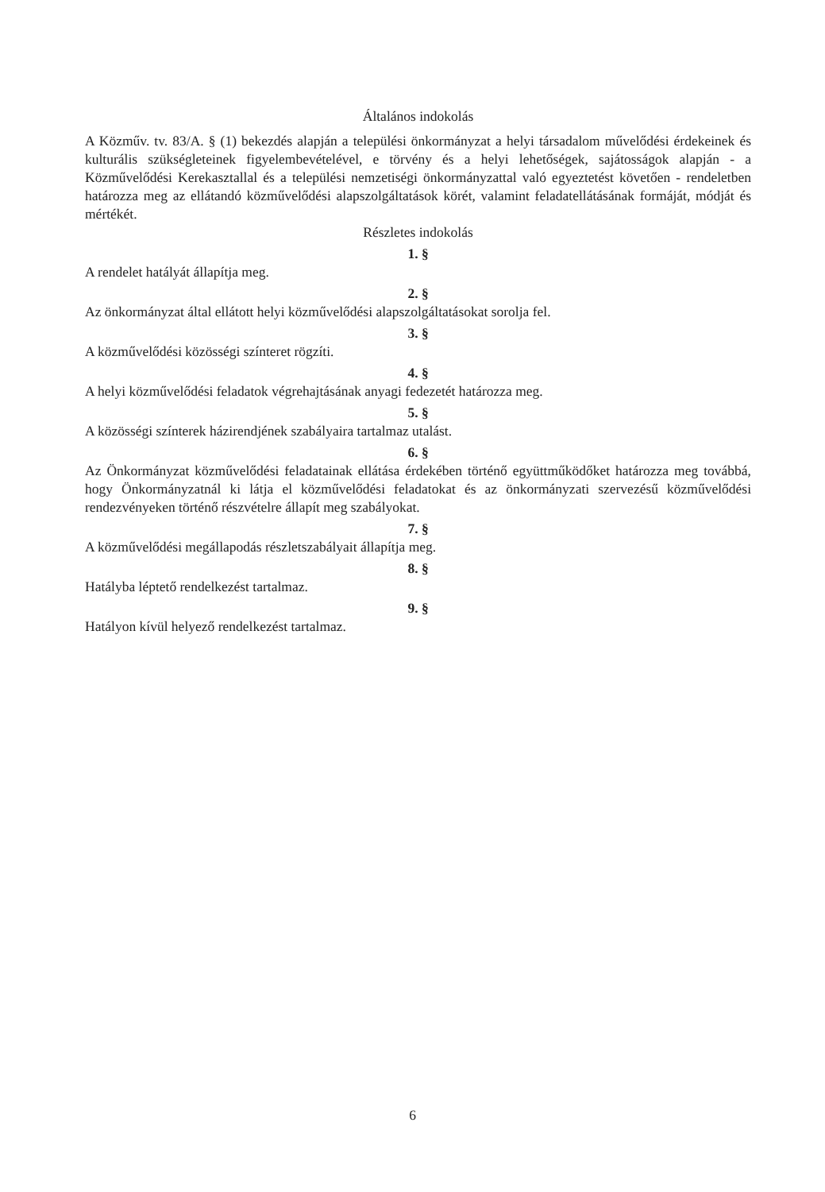Általános indokolás
A Közműv. tv. 83/A. § (1) bekezdés alapján a települési önkormányzat a helyi társadalom művelődési érdekeinek és kulturális szükségleteinek figyelembevételével, e törvény és a helyi lehetőségek, sajátosságok alapján - a Közművelődési Kerekasztallal és a települési nemzetiségi önkormányzattal való egyeztetést követően - rendeletben határozza meg az ellátandó közművelődési alapszolgáltatások körét, valamint feladatellátásának formáját, módját és mértékét.
Részletes indokolás
1. §
A rendelet hatályát állapítja meg.
2. §
Az önkormányzat által ellátott helyi közművelődési alapszolgáltatásokat sorolja fel.
3. §
A közművelődési közösségi színteret rögzíti.
4. §
A helyi közművelődési feladatok végrehajtásának anyagi fedezetét határozza meg.
5. §
A közösségi színterek házirendjének szabályaira tartalmaz utalást.
6. §
Az Önkormányzat közművelődési feladatainak ellátása érdekében történő együttműködőket határozza meg továbbá, hogy Önkormányzatnál ki látja el közművelődési feladatokat és az önkormányzati szervezésű közművelődési rendezvényeken történő részvételre állapít meg szabályokat.
7. §
A közművelődési megállapodás részletszabályait állapítja meg.
8. §
Hatályba léptető rendelkezést tartalmaz.
9. §
Hatályon kívül helyező rendelkezést tartalmaz.
6